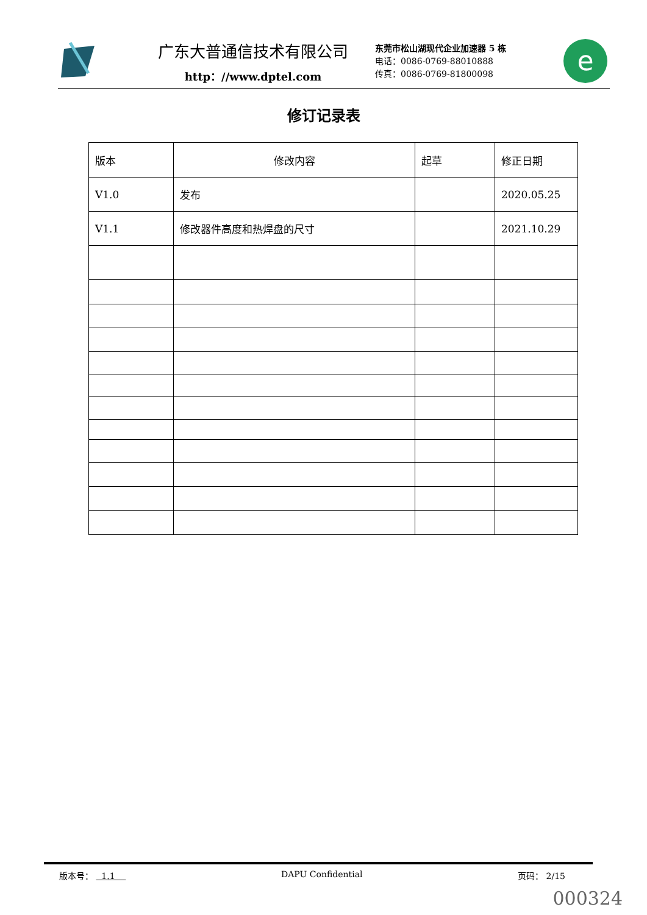广东大普通信技术有限公司
http：//www.dptel.com
东莞市松山湖现代企业加速器 5 栋
电话：0086-0769-88010888
传真：0086-0769-81800098
e
修订记录表
| 版本 | 修改内容 | 起草 | 修正日期 |
| --- | --- | --- | --- |
| V1.0 | 发布 | | 2020.05.25 |
| V1.1 | 修改器件高度和热焊盘的尺寸 | | 2021.10.29 |
版本号： 1.1 DAPU Confidential 页码： 2/15
000324